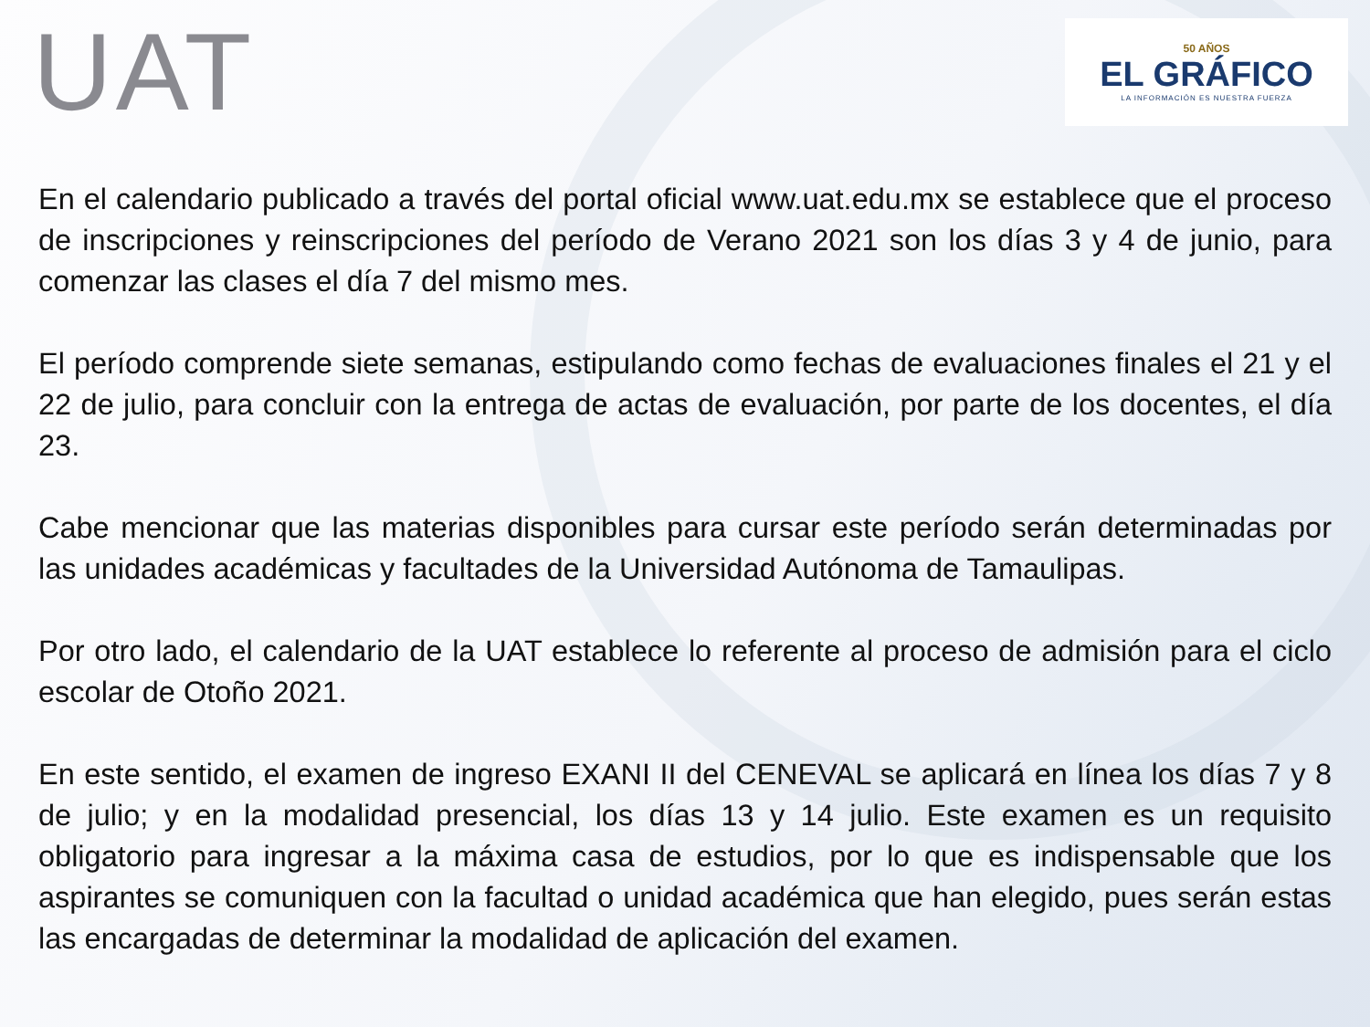UAT
50 AÑOS
EL GRÁFICO
LA INFORMACIÓN ES NUESTRA FUERZA
En el calendario publicado a través del portal oficial www.uat.edu.mx se establece que el proceso de inscripciones y reinscripciones del período de Verano 2021 son los días 3 y 4 de junio, para comenzar las clases el día 7 del mismo mes.
El período comprende siete semanas, estipulando como fechas de evaluaciones finales el 21 y el 22 de julio, para concluir con la entrega de actas de evaluación, por parte de los docentes, el día 23.
Cabe mencionar que las materias disponibles para cursar este período serán determinadas por las unidades académicas y facultades de la Universidad Autónoma de Tamaulipas.
Por otro lado, el calendario de la UAT establece lo referente al proceso de admisión para el ciclo escolar de Otoño 2021.
En este sentido, el examen de ingreso EXANI II del CENEVAL se aplicará en línea los días 7 y 8 de julio; y en la modalidad presencial, los días 13 y 14 julio. Este examen es un requisito obligatorio para ingresar a la máxima casa de estudios, por lo que es indispensable que los aspirantes se comuniquen con la facultad o unidad académica que han elegido, pues serán estas las encargadas de determinar la modalidad de aplicación del examen.